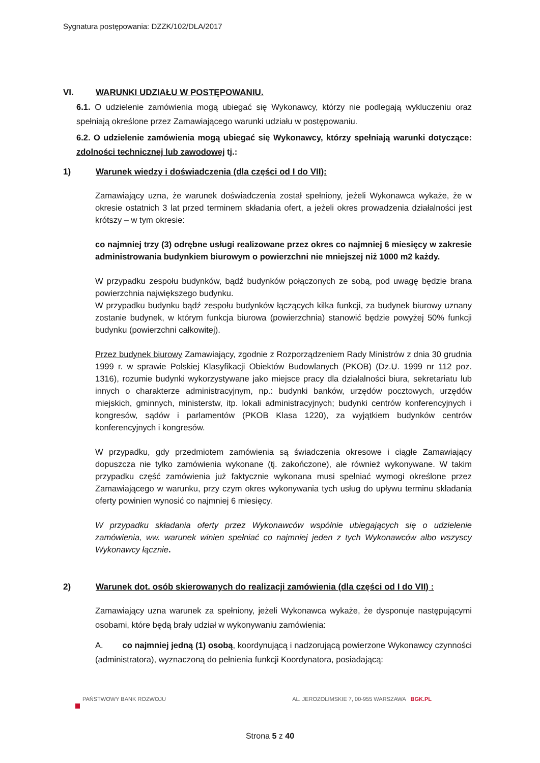Sygnatura postępowania: DZZK/102/DLA/2017
VI. WARUNKI UDZIAŁU W POSTĘPOWANIU.
6.1. O udzielenie zamówienia mogą ubiegać się Wykonawcy, którzy nie podlegają wykluczeniu oraz spełniają określone przez Zamawiającego warunki udziału w postępowaniu.
6.2. O udzielenie zamówienia mogą ubiegać się Wykonawcy, którzy spełniają warunki dotyczące: zdolności technicznej lub zawodowej tj.:
1) Warunek wiedzy i doświadczenia (dla części od I do VII):
Zamawiający uzna, że warunek doświadczenia został spełniony, jeżeli Wykonawca wykaże, że w okresie ostatnich 3 lat przed terminem składania ofert, a jeżeli okres prowadzenia działalności jest krótszy – w tym okresie:
co najmniej trzy (3) odrębne usługi realizowane przez okres co najmniej 6 miesięcy w zakresie administrowania budynkiem biurowym o powierzchni nie mniejszej niż 1000 m2 każdy.
W przypadku zespołu budynków, bądź budynków połączonych ze sobą, pod uwagę będzie brana powierzchnia największego budynku.
W przypadku budynku bądź zespołu budynków łączących kilka funkcji, za budynek biurowy uznany zostanie budynek, w którym funkcja biurowa (powierzchnia) stanowić będzie powyżej 50% funkcji budynku (powierzchni całkowitej).
Przez budynek biurowy Zamawiający, zgodnie z Rozporządzeniem Rady Ministrów z dnia 30 grudnia 1999 r. w sprawie Polskiej Klasyfikacji Obiektów Budowlanych (PKOB) (Dz.U. 1999 nr 112 poz. 1316), rozumie budynki wykorzystywane jako miejsce pracy dla działalności biura, sekretariatu lub innych o charakterze administracyjnym, np.: budynki banków, urzędów pocztowych, urzędów miejskich, gminnych, ministerstw, itp. lokali administracyjnych; budynki centrów konferencyjnych i kongresów, sądów i parlamentów (PKOB Klasa 1220), za wyjątkiem budynków centrów konferencyjnych i kongresów.
W przypadku, gdy przedmiotem zamówienia są świadczenia okresowe i ciągłe Zamawiający dopuszcza nie tylko zamówienia wykonane (tj. zakończone), ale również wykonywane. W takim przypadku część zamówienia już faktycznie wykonana musi spełniać wymogi określone przez Zamawiającego w warunku, przy czym okres wykonywania tych usług do upływu terminu składania oferty powinien wynosić co najmniej 6 miesięcy.
W przypadku składania oferty przez Wykonawców wspólnie ubiegających się o udzielenie zamówienia, ww. warunek winien spełniać co najmniej jeden z tych Wykonawców albo wszyscy Wykonawcy łącznie.
2) Warunek dot. osób skierowanych do realizacji zamówienia (dla części od I do VII) :
Zamawiający uzna warunek za spełniony, jeżeli Wykonawca wykaże, że dysponuje następującymi osobami, które będą brały udział w wykonywaniu zamówienia:
A. co najmniej jedną (1) osobą, koordynującą i nadzorującą powierzone Wykonawcy czynności (administratora), wyznaczoną do pełnienia funkcji Koordynatora, posiadającą:
PAŃSTWOWY BANK ROZWOJU AL. JEROZOLIMSKIE 7, 00-955 WARSZAWA BGK.PL
Strona 5 z 40